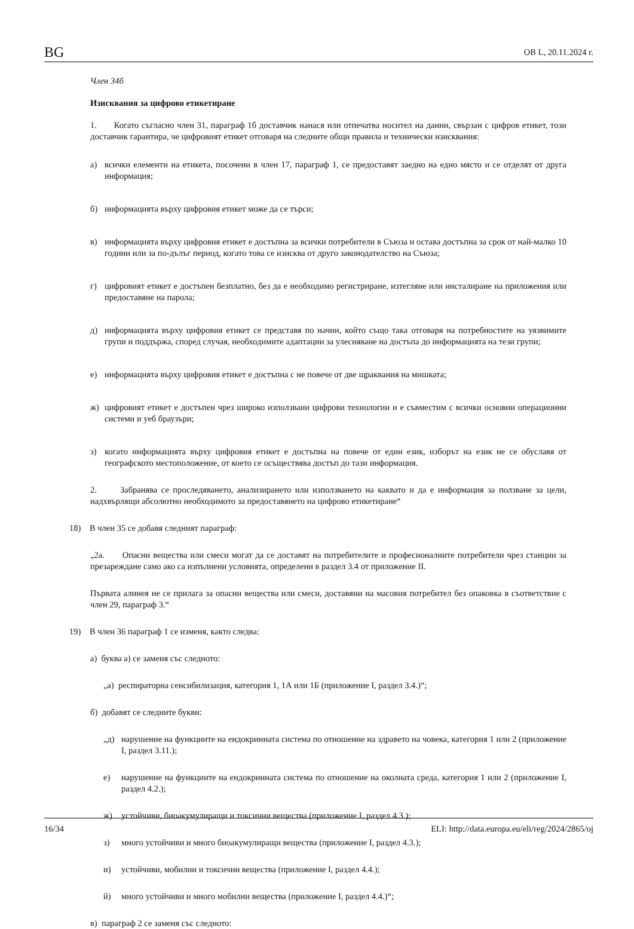BG ОВ L, 20.11.2024 г.
Член 34б
Изисквания за цифрово етикетиране
1. Когато съгласно член 31, параграф 1б доставчик нанася или отпечатва носител на данни, свързан с цифров етикет, този доставчик гарантира, че цифровият етикет отговаря на следните общи правила и технически изисквания:
а) всички елементи на етикета, посочени в член 17, параграф 1, се предоставят заедно на едно място и се отделят от друга информация;
б) информацията върху цифровия етикет може да се търси;
в) информацията върху цифровия етикет е достъпна за всички потребители в Съюза и остава достъпна за срок от най-малко 10 години или за по-дълъг период, когато това се изисква от друго законодателство на Съюза;
г) цифровият етикет е достъпен безплатно, без да е необходимо регистриране, изтегляне или инсталиране на приложения или предоставяне на парола;
д) информацията върху цифровия етикет се представя по начин, който също така отговаря на потребностите на уязвимите групи и поддържа, според случая, необходимите адаптации за улесняване на достъпа до информацията на тези групи;
е) информацията върху цифровия етикет е достъпна с не повече от две щраквания на мишката;
ж) цифровият етикет е достъпен чрез широко използвани цифрови технологии и е съвместим с всички основни операционни системи и уеб браузъри;
з) когато информацията върху цифровия етикет е достъпна на повече от един език, изборът на език не се обуславя от географското местоположение, от което се осъществява достъп до тази информация.
2. Забранява се проследяването, анализирането или използването на каквато и да е информация за ползване за цели, надхвърлящи абсолютно необходимото за предоставянето на цифрово етикетиране“
18) В член 35 се добавя следният параграф:
„2а. Опасни вещества или смеси могат да се доставят на потребителите и професионалните потребители чрез станции за презареждане само ако са изпълнени условията, определени в раздел 3.4 от приложение II.
Първата алинея не се прилага за опасни вещества или смеси, доставяни на масовия потребител без опаковка в съответствие с член 29, параграф 3.“
19) В член 36 параграф 1 се изменя, както следва:
а) буква а) се заменя със следното:
„а) респираторна сенсибилизация, категория 1, 1А или 1Б (приложение I, раздел 3.4.)“;
б) добавят се следните букви:
„д) нарушение на функциите на ендокринната система по отношение на здравето на човека, категория 1 или 2 (приложение I, раздел 3.11.);
е) нарушение на функциите на ендокринната система по отношение на околната среда, категория 1 или 2 (приложение I, раздел 4.2.);
ж) устойчиви, биоакумулиращи и токсични вещества (приложение I, раздел 4.3.);
з) много устойчиви и много биоакумулиращи вещества (приложение I, раздел 4.3.);
и) устойчиви, мобилни и токсични вещества (приложение I, раздел 4.4.);
й) много устойчиви и много мобилни вещества (приложение I, раздел 4.4.)“;
в) параграф 2 се заменя със следното:
16/34 ELI: http://data.europa.eu/eli/reg/2024/2865/oj